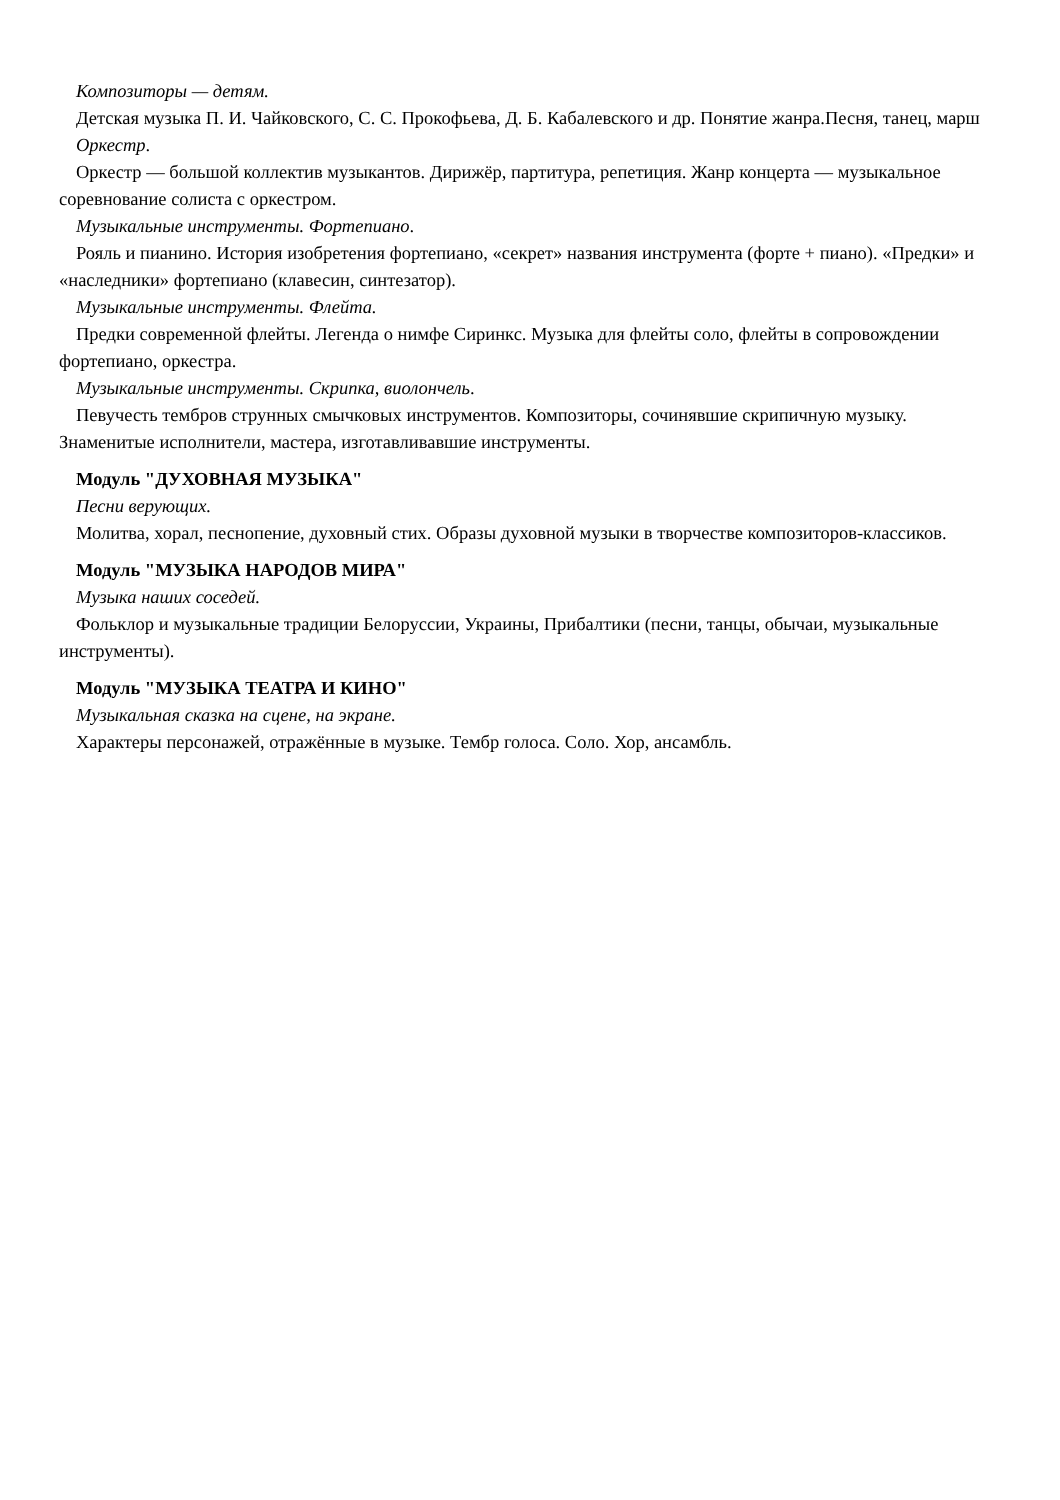Композиторы — детям.
Детская музыка П. И. Чайковского, С. С. Прокофьева, Д. Б. Кабалевского и др. Понятие жанра.Песня, танец, марш
Оркестр.
Оркестр — большой коллектив музыкантов. Дирижёр, партитура, репетиция. Жанр концерта — музыкальное соревнование солиста с оркестром.
Музыкальные инструменты. Фортепиано.
Рояль и пианино. История изобретения фортепиано, «секрет» названия инструмента (форте + пиано). «Предки» и «наследники» фортепиано (клавесин, синтезатор).
Музыкальные инструменты. Флейта.
Предки современной флейты. Легенда о нимфе Сиринкс. Музыка для флейты соло, флейты в сопровождении фортепиано, оркестра.
Музыкальные инструменты. Скрипка, виолончель.
Певучесть тембров струнных смычковых инструментов. Композиторы, сочинявшие скрипичную музыку. Знаменитые исполнители, мастера, изготавливавшие инструменты.
Модуль "ДУХОВНАЯ МУЗЫКА"
Песни верующих.
Молитва, хорал, песнопение, духовный стих. Образы духовной музыки в творчестве композиторов-классиков.
Модуль "МУЗЫКА НАРОДОВ МИРА"
Музыка наших соседей.
Фольклор и музыкальные традиции Белоруссии, Украины, Прибалтики (песни, танцы, обычаи, музыкальные инструменты).
Модуль "МУЗЫКА ТЕАТРА И КИНО"
Музыкальная сказка на сцене, на экране.
Характеры персонажей, отражённые в музыке. Тембр голоса. Соло. Хор, ансамбль.